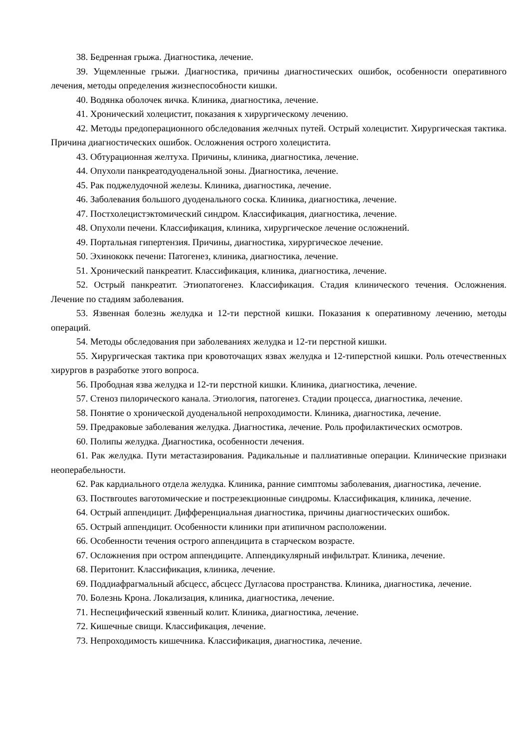38. Бедренная грыжа. Диагностика, лечение.
39. Ущемленные грыжи. Диагностика, причины диагностических ошибок, особенности оперативного лечения, методы определения жизнеспособности кишки.
40. Водянка оболочек яичка. Клиника, диагностика, лечение.
41. Хронический холецистит, показания к хирургическому лечению.
42. Методы предоперационного обследования желчных путей. Острый холецистит. Хирургическая тактика. Причина диагностических ошибок. Осложнения острого холецистита.
43. Обтурационная желтуха. Причины, клиника, диагностика, лечение.
44. Опухоли панкреатодуоденальной зоны. Диагностика, лечение.
45. Рак поджелудочной железы. Клиника, диагностика, лечение.
46. Заболевания большого дуоденального соска. Клиника, диагностика, лечение.
47. Постхолецистэктомический синдром. Классификация, диагностика, лечение.
48. Опухоли печени. Классификация, клиника, хирургическое лечение осложнений.
49. Портальная гипертензия. Причины, диагностика, хирургическое лечение.
50. Эхинококк печени: Патогенез, клиника, диагностика, лечение.
51. Хронический панкреатит. Классификация, клиника, диагностика, лечение.
52. Острый панкреатит. Этиопатогенез. Классификация. Стадия клинического течения. Осложнения. Лечение по стадиям заболевания.
53. Язвенная болезнь желудка и 12-ти перстной кишки. Показания к оперативному лечению, методы операций.
54. Методы обследования при заболеваниях желудка и 12-ти перстной кишки.
55. Хирургическая тактика при кровоточащих язвах желудка и 12-типерстной кишки. Роль отечественных хирургов в разработке этого вопроса.
56. Прободная язва желудка и 12-ти перстной кишки. Клиника, диагностика, лечение.
57. Стеноз пилорического канала. Этиология, патогенез. Стадии процесса, диагностика, лечение.
58. Понятие о хронической дуоденальной непроходимости. Клиника, диагностика, лечение.
59. Предраковые заболевания желудка. Диагностика, лечение. Роль профилактических осмотров.
60. Полипы желудка. Диагностика, особенности лечения.
61. Рак желудка. Пути метастазирования. Радикальные и паллиативные операции. Клинические признаки неоперабельности.
62. Рак кардиального отдела желудка. Клиника, ранние симптомы заболевания, диагностика, лечение.
63. Поствroutes ваготомические и пострезекционные синдромы. Классификация, клиника, лечение.
64. Острый аппендицит. Дифференциальная диагностика, причины диагностических ошибок.
65. Острый аппендицит. Особенности клиники при атипичном расположении.
66. Особенности течения острого аппендицита в старческом возрасте.
67. Осложнения при остром аппендиците. Аппендикулярный инфильтрат. Клиника, лечение.
68. Перитонит. Классификация, клиника, лечение.
69. Поддиафрагмальный абсцесс, абсцесс Дугласова пространства. Клиника, диагностика, лечение.
70. Болезнь Крона. Локализация, клиника, диагностика, лечение.
71. Неспецифический язвенный колит. Клиника, диагностика, лечение.
72. Кишечные свищи. Классификация, лечение.
73. Непроходимость кишечника. Классификация, диагностика, лечение.